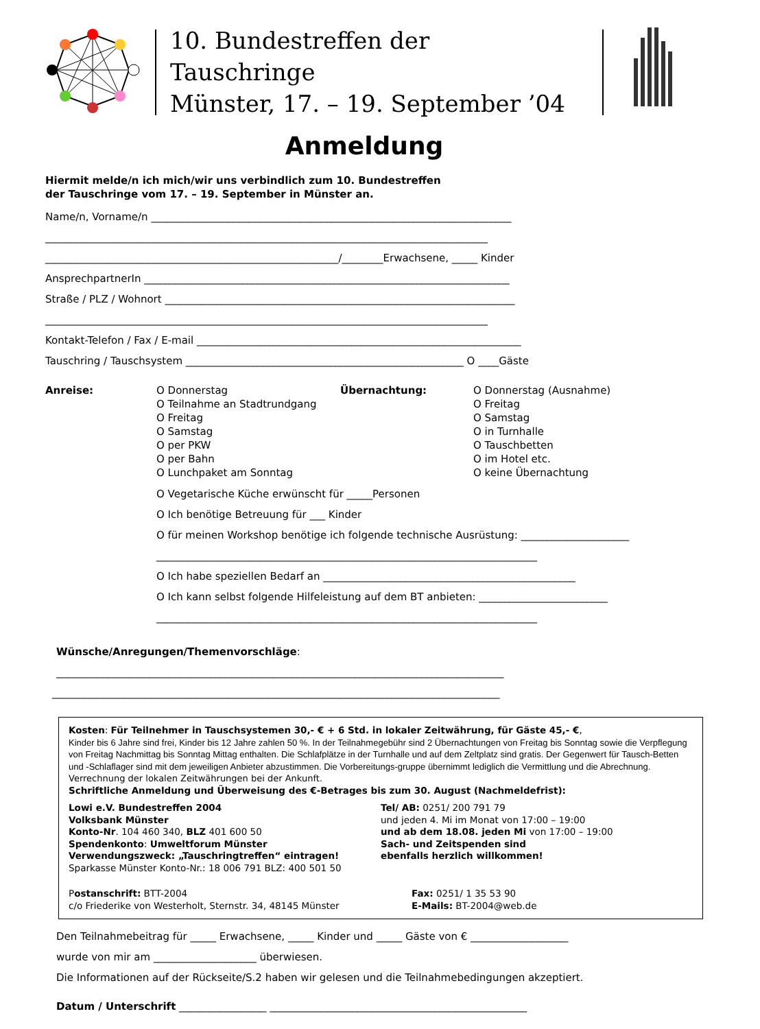10. Bundestreffen der Tauschringe
Münster, 17. – 19. September ’04
Anmeldung
Hiermit melde/n ich mich/wir uns verbindlich zum 10. Bundestreffen
der Tauschringe vom 17. – 19. September in Münster an.
Name/n, Vorname/n ______________________________________________________________________
______________________________________________________________________________________
_________________________________________________________/________Erwachsene, _____ Kinder
AnsprechpartnerIn _______________________________________________________________________
Straße / PLZ / Wohnort ____________________________________________________________________
______________________________________________________________________________________
Kontakt-Telefon / Fax / E-mail _______________________________________________________________
Tauschring / Tauschsystem ______________________________________________________ O ____Gäste
Anreise: O Donnerstag
O Teilnahme an Stadtrundgang
O Freitag
O Samstag
O per PKW
O per Bahn
O Lunchpaket am Sonntag
Übernachtung: O Donnerstag (Ausnahme)
O Freitag
O Samstag
O in Turnhalle
O Tauschbetten
O im Hotel etc.
O keine Übernachtung
O Vegetarische Küche erwünscht für _____Personen
O Ich benötige Betreuung für ___ Kinder
O für meinen Workshop benötige ich folgende technische Ausrüstung: _____________________
__________________________________________________________________________
O Ich habe speziellen Bedarf an _________________________________________________
O Ich kann selbst folgende Hilfeleistung auf dem BT anbieten: _________________________
__________________________________________________________________________
Wünsche/Anregungen/Themenvorschläge:
_______________________________________________________________________________________
_______________________________________________________________________________________
Kosten: Für Teilnehmer in Tauschsystemen 30,- € + 6 Std. in lokaler Zeitwährung, für Gäste 45,- €,
Kinder bis 6 Jahre sind frei, Kinder bis 12 Jahre zahlen 50 %. In der Teilnahmegebühr sind 2 Übernachtungen von Freitag bis Sonntag sowie die Verpflegung von Freitag Nachmittag bis Sonntag Mittag enthalten. Die Schlafplätze in der Turnhalle und auf dem Zeltplatz sind gratis. Der Gegenwert für Tausch-Betten und -Schlaflager sind mit dem jeweiligen Anbieter abzustimmen. Die Vorbereitungs-gruppe übernimmt lediglich die Vermittlung und die Abrechnung. Verrechnung der lokalen Zeitwährungen bei der Ankunft.
Schriftliche Anmeldung und Überweisung des €-Betrages bis zum 30. August (Nachmeldefrist):
Lowi e.V. Bundestreffen 2004
Volksbank Münster
Konto-Nr. 104 460 340, BLZ 401 600 50
Spendenkonto: Umweltforum Münster
Verwendungszweck: „Tauschringtreffen“ eintragen!
Sparkasse Münster Konto-Nr.: 18 006 791 BLZ: 400 501 50
Tel/ AB: 0251/ 200 791 79
und jeden 4. Mi im Monat von 17:00 – 19:00
und ab dem 18.08. jeden Mi von 17:00 – 19:00
Sach- und Zeitspenden sind
ebenfalls herzlich willkommen!
Postanschrift: BTT-2004
c/o Friederike von Westerholt, Sternstr. 34, 48145 Münster
Fax: 0251/ 1 35 53 90
E-Mails: BT-2004@web.de
Den Teilnahmebeitrag für _____ Erwachsene, _____ Kinder und _____ Gäste von € ___________________
wurde von mir am ____________________ überwiesen.
Die Informationen auf der Rückseite/S.2 haben wir gelesen und die Teilnahmebedingungen akzeptiert.
Datum / Unterschrift _________________ __________________________________________________